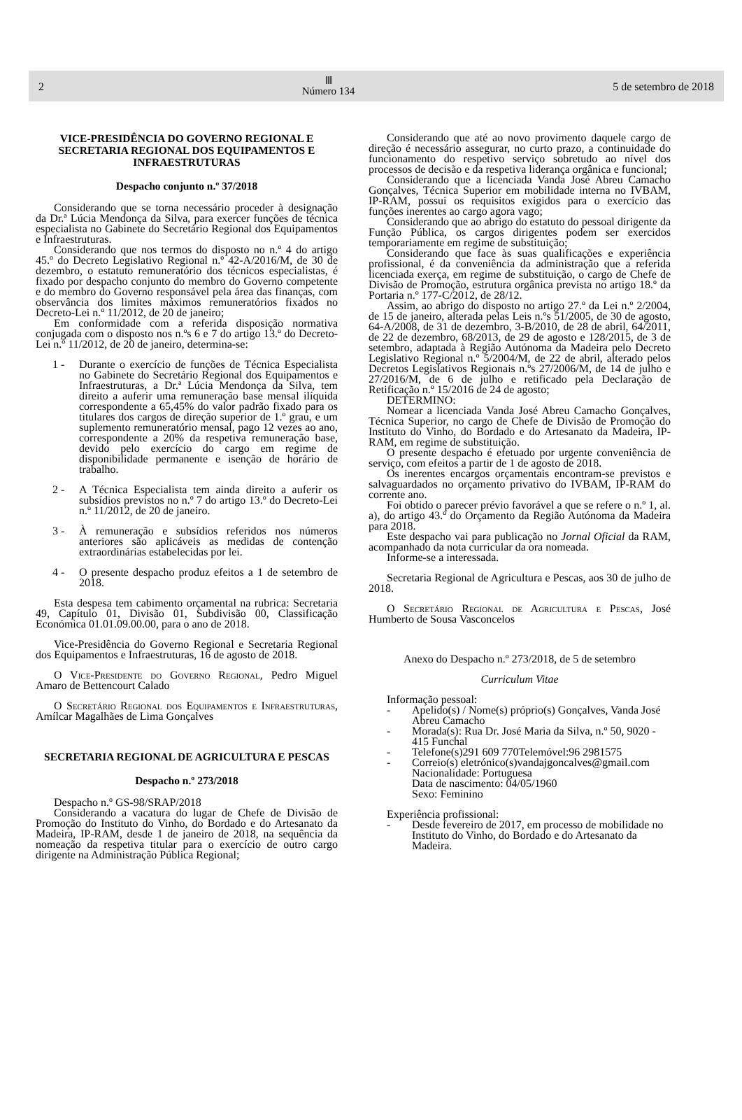2
Ⅲ
Número 134
5 de setembro de 2018
VICE-PRESIDÊNCIA DO GOVERNO REGIONAL E SECRETARIA REGIONAL DOS EQUIPAMENTOS E INFRAESTRUTURAS
Despacho conjunto n.º 37/2018
Considerando que se torna necessário proceder à designação da Dr.ª Lúcia Mendonça da Silva, para exercer funções de técnica especialista no Gabinete do Secretário Regional dos Equipamentos e Infraestruturas.
Considerando que nos termos do disposto no n.º 4 do artigo 45.º do Decreto Legislativo Regional n.º 42-A/2016/M, de 30 de dezembro, o estatuto remuneratório dos técnicos especialistas, é fixado por despacho conjunto do membro do Governo competente e do membro do Governo responsável pela área das finanças, com observância dos limites máximos remuneratórios fixados no Decreto-Lei n.º 11/2012, de 20 de janeiro;
Em conformidade com a referida disposição normativa conjugada com o disposto nos n.ºs 6 e 7 do artigo 13.º do Decreto-Lei n.º 11/2012, de 20 de janeiro, determina-se:
1 - Durante o exercício de funções de Técnica Especialista no Gabinete do Secretário Regional dos Equipamentos e Infraestruturas, a Dr.ª Lúcia Mendonça da Silva, tem direito a auferir uma remuneração base mensal ilíquida correspondente a 65,45% do valor padrão fixado para os titulares dos cargos de direção superior de 1.º grau, e um suplemento remuneratório mensal, pago 12 vezes ao ano, correspondente a 20% da respetiva remuneração base, devido pelo exercício do cargo em regime de disponibilidade permanente e isenção de horário de trabalho.
2 - A Técnica Especialista tem ainda direito a auferir os subsídios previstos no n.º 7 do artigo 13.º do Decreto-Lei n.º 11/2012, de 20 de janeiro.
3 - À remuneração e subsídios referidos nos números anteriores são aplicáveis as medidas de contenção extraordinárias estabelecidas por lei.
4 - O presente despacho produz efeitos a 1 de setembro de 2018.
Esta despesa tem cabimento orçamental na rubrica: Secretaria 49, Capítulo 01, Divisão 01, Subdivisão 00, Classificação Económica 01.01.09.00.00, para o ano de 2018.
Vice-Presidência do Governo Regional e Secretaria Regional dos Equipamentos e Infraestruturas, 16 de agosto de 2018.
O Vice-Presidente do Governo Regional, Pedro Miguel Amaro de Bettencourt Calado
O Secretário Regional dos Equipamentos e Infraestruturas, Amílcar Magalhães de Lima Gonçalves
SECRETARIA REGIONAL DE AGRICULTURA E PESCAS
Despacho n.º 273/2018
Despacho n.º GS-98/SRAP/2018
Considerando a vacatura do lugar de Chefe de Divisão de Promoção do Instituto do Vinho, do Bordado e do Artesanato da Madeira, IP-RAM, desde 1 de janeiro de 2018, na sequência da nomeação da respetiva titular para o exercício de outro cargo dirigente na Administração Pública Regional;
Considerando que até ao novo provimento daquele cargo de direção é necessário assegurar, no curto prazo, a continuidade do funcionamento do respetivo serviço sobretudo ao nível dos processos de decisão e da respetiva liderança orgânica e funcional;
Considerando que a licenciada Vanda José Abreu Camacho Gonçalves, Técnica Superior em mobilidade interna no IVBAM, IP-RAM, possui os requisitos exigidos para o exercício das funções inerentes ao cargo agora vago;
Considerando que ao abrigo do estatuto do pessoal dirigente da Função Pública, os cargos dirigentes podem ser exercidos temporariamente em regime de substituição;
Considerando que face às suas qualificações e experiência profissional, é da conveniência da administração que a referida licenciada exerça, em regime de substituição, o cargo de Chefe de Divisão de Promoção, estrutura orgânica prevista no artigo 18.º da Portaria n.º 177-C/2012, de 28/12.
Assim, ao abrigo do disposto no artigo 27.º da Lei n.º 2/2004, de 15 de janeiro, alterada pelas Leis n.ºs 51/2005, de 30 de agosto, 64-A/2008, de 31 de dezembro, 3-B/2010, de 28 de abril, 64/2011, de 22 de dezembro, 68/2013, de 29 de agosto e 128/2015, de 3 de setembro, adaptada à Região Autónoma da Madeira pelo Decreto Legislativo Regional n.º 5/2004/M, de 22 de abril, alterado pelos Decretos Legislativos Regionais n.ºs 27/2006/M, de 14 de julho e 27/2016/M, de 6 de julho e retificado pela Declaração de Retificação n.º 15/2016 de 24 de agosto;
DETERMINO:
Nomear a licenciada Vanda José Abreu Camacho Gonçalves, Técnica Superior, no cargo de Chefe de Divisão de Promoção do Instituto do Vinho, do Bordado e do Artesanato da Madeira, IP-RAM, em regime de substituição.
O presente despacho é efetuado por urgente conveniência de serviço, com efeitos a partir de 1 de agosto de 2018.
Os inerentes encargos orçamentais encontram-se previstos e salvaguardados no orçamento privativo do IVBAM, IP-RAM do corrente ano.
Foi obtido o parecer prévio favorável a que se refere o n.º 1, al. a), do artigo 43.º do Orçamento da Região Autónoma da Madeira para 2018.
Este despacho vai para publicação no Jornal Oficial da RAM, acompanhado da nota curricular da ora nomeada.
Informe-se a interessada.
Secretaria Regional de Agricultura e Pescas, aos 30 de julho de 2018.
O Secretário Regional de Agricultura e Pescas, José Humberto de Sousa Vasconcelos
Anexo do Despacho n.º 273/2018, de 5 de setembro
Curriculum Vitae
Informação pessoal:
- Apelido(s) / Nome(s) próprio(s) Gonçalves, Vanda José Abreu Camacho
- Morada(s): Rua Dr. José Maria da Silva, n.º 50, 9020 - 415 Funchal
- Telefone(s)291 609 770Telemóvel:96 2981575
- Correio(s) eletrónico(s)vandajgoncalves@gmail.com
Nacionalidade: Portuguesa
Data de nascimento: 04/05/1960
Sexo: Feminino
Experiência profissional:
- Desde fevereiro de 2017, em processo de mobilidade no Instituto do Vinho, do Bordado e do Artesanato da Madeira.